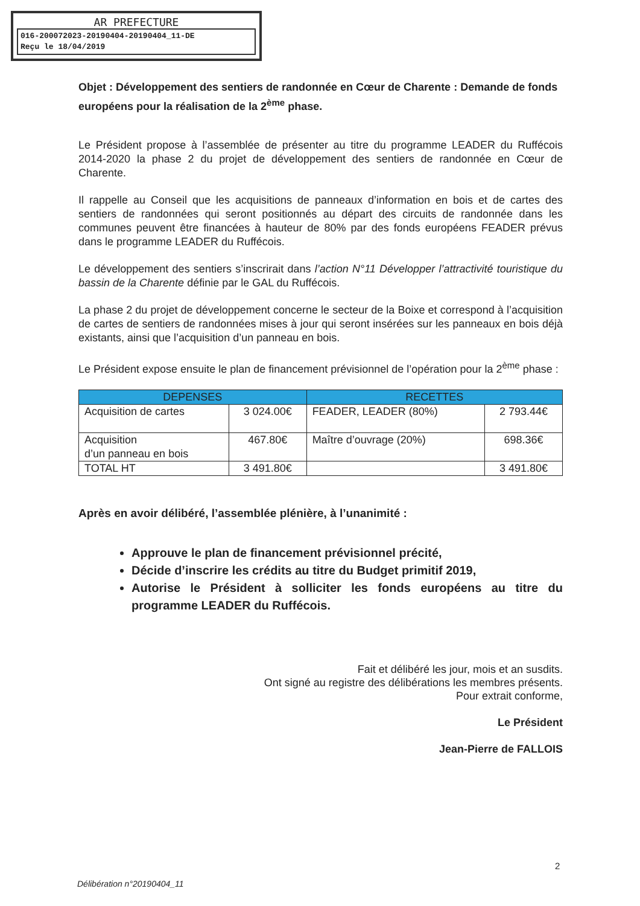AR PREFECTURE
016-200072023-20190404-20190404_11-DE
Reçu le 18/04/2019
Objet : Développement des sentiers de randonnée en Cœur de Charente : Demande de fonds européens pour la réalisation de la 2<sup>ème</sup> phase.
Le Président propose à l’assemblée de présenter au titre du programme LEADER du Ruffécois 2014-2020 la phase 2 du projet de développement des sentiers de randonnée en Cœur de Charente.
Il rappelle au Conseil que les acquisitions de panneaux d’information en bois et de cartes des sentiers de randonnées qui seront positionnés au départ des circuits de randonnée dans les communes peuvent être financées à hauteur de 80% par des fonds européens FEADER prévus dans le programme LEADER du Ruffécois.
Le développement des sentiers s’inscrirait dans l’action N°11 Développer l’attractivité touristique du bassin de la Charente définie par le GAL du Ruffécois.
La phase 2 du projet de développement concerne le secteur de la Boixe et correspond à l’acquisition de cartes de sentiers de randonnées mises à jour qui seront insérées sur les panneaux en bois déjà existants, ainsi que l’acquisition d’un panneau en bois.
Le Président expose ensuite le plan de financement prévisionnel de l’opération pour la 2<sup>ème</sup> phase :
| DEPENSES | | RECETTES | |
| --- | --- | --- | --- |
| Acquisition de cartes | 3 024.00€ | FEADER, LEADER (80%) | 2 793.44€ |
| Acquisition d’un panneau en bois | 467.80€ | Maître d’ouvrage (20%) | 698.36€ |
| TOTAL HT | 3 491.80€ | | 3 491.80€ |
Après en avoir délibéré, l’assemblée plénière, à l’unanimité :
Approuve le plan de financement prévisionnel précité,
Décide d’inscrire les crédits au titre du Budget primitif 2019,
Autorise le Président à solliciter les fonds européens au titre du programme LEADER du Ruffécois.
Fait et délibéré les jour, mois et an susdits.
Ont signé au registre des délibérations les membres présents.
Pour extrait conforme,
Le Président
Jean-Pierre de FALLOIS
2
Délibération n°20190404_11